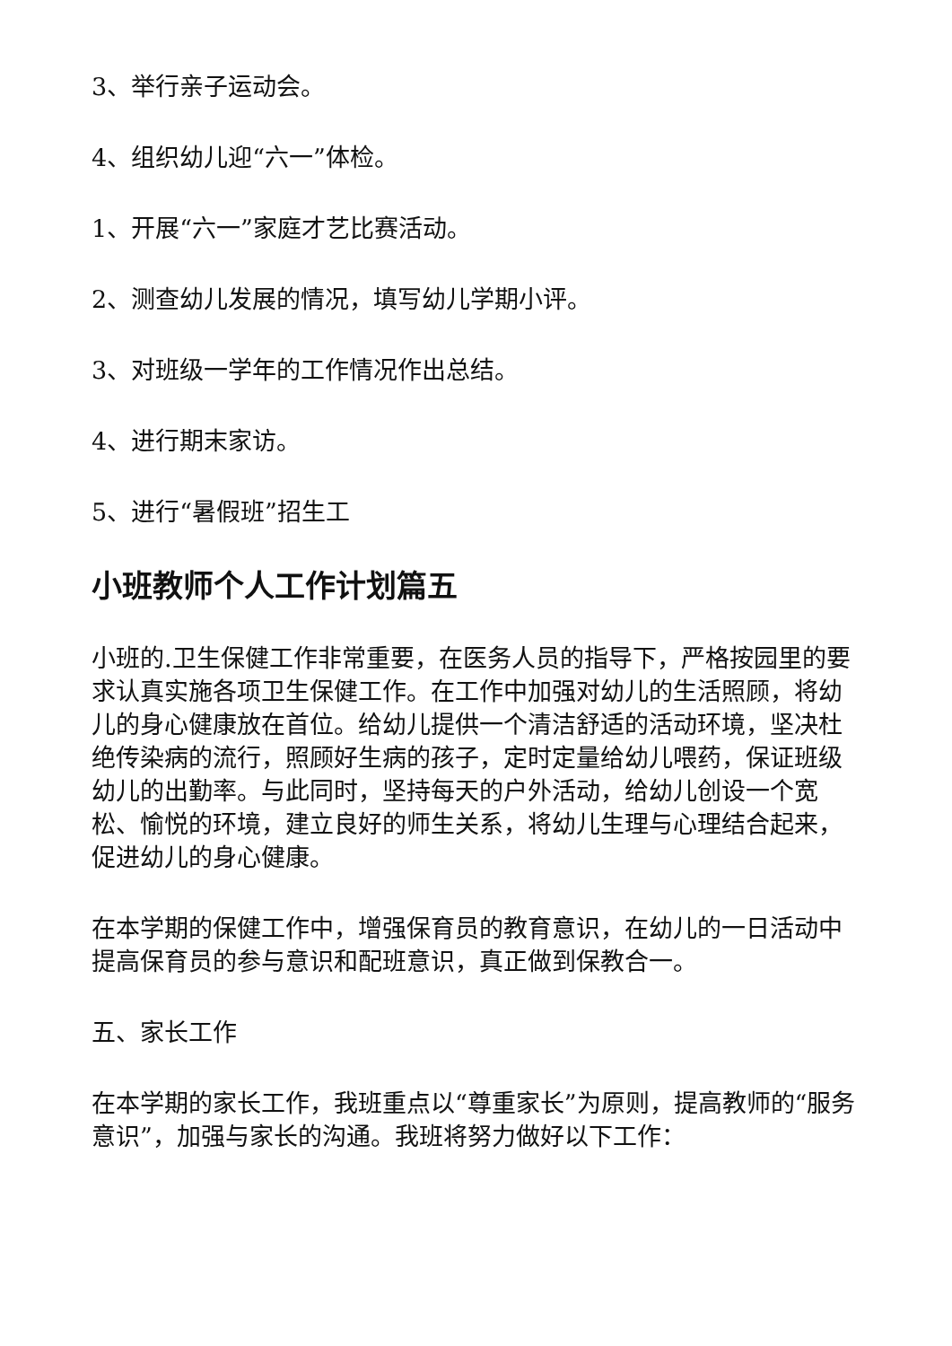3、举行亲子运动会。
4、组织幼儿迎“六一”体检。
1、开展“六一”家庭才艺比赛活动。
2、测查幼儿发展的情况，填写幼儿学期小评。
3、对班级一学年的工作情况作出总结。
4、进行期末家访。
5、进行“暑假班”招生工
小班教师个人工作计划篇五
小班的.卫生保健工作非常重要，在医务人员的指导下，严格按园里的要求认真实施各项卫生保健工作。在工作中加强对幼儿的生活照顾，将幼儿的身心健康放在首位。给幼儿提供一个清洁舒适的活动环境，坚决杜绝传染病的流行，照顾好生病的孩子，定时定量给幼儿喂药，保证班级幼儿的出勤率。与此同时，坚持每天的户外活动，给幼儿创设一个宽松、愉悦的环境，建立良好的师生关系，将幼儿生理与心理结合起来，促进幼儿的身心健康。
在本学期的保健工作中，增强保育员的教育意识，在幼儿的一日活动中提高保育员的参与意识和配班意识，真正做到保教合一。
五、家长工作
在本学期的家长工作，我班重点以“尊重家长”为原则，提高教师的“服务意识”，加强与家长的沟通。我班将努力做好以下工作：